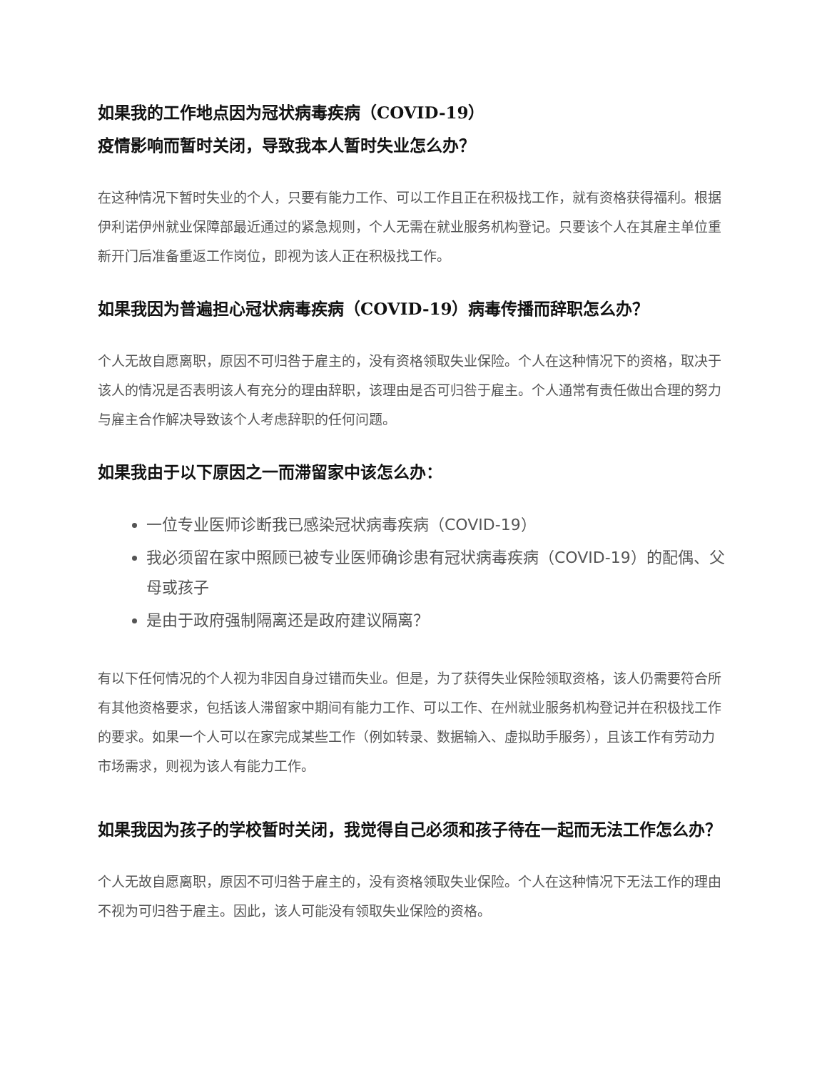如果我的工作地点因为冠状病毒疾病（COVID-19）疫情影响而暂时关闭，导致我本人暂时失业怎么办？
在这种情况下暂时失业的个人，只要有能力工作、可以工作且正在积极找工作，就有资格获得福利。根据伊利诺伊州就业保障部最近通过的紧急规则，个人无需在就业服务机构登记。只要该个人在其雇主单位重新开门后准备重返工作岗位，即视为该人正在积极找工作。
如果我因为普遍担心冠状病毒疾病（COVID-19）病毒传播而辞职怎么办？
个人无故自愿离职，原因不可归咎于雇主的，没有资格领取失业保险。个人在这种情况下的资格，取决于该人的情况是否表明该人有充分的理由辞职，该理由是否可归咎于雇主。个人通常有责任做出合理的努力与雇主合作解决导致该个人考虑辞职的任何问题。
如果我由于以下原因之一而滞留家中该怎么办：
一位专业医师诊断我已感染冠状病毒疾病（COVID-19）
我必须留在家中照顾已被专业医师确诊患有冠状病毒疾病（COVID-19）的配偶、父母或孩子
是由于政府强制隔离还是政府建议隔离？
有以下任何情况的个人视为非因自身过错而失业。但是，为了获得失业保险领取资格，该人仍需要符合所有其他资格要求，包括该人滞留家中期间有能力工作、可以工作、在州就业服务机构登记并在积极找工作的要求。如果一个人可以在家完成某些工作（例如转录、数据输入、虚拟助手服务），且该工作有劳动力市场需求，则视为该人有能力工作。
如果我因为孩子的学校暂时关闭，我觉得自己必须和孩子待在一起而无法工作怎么办？
个人无故自愿离职，原因不可归咎于雇主的，没有资格领取失业保险。个人在这种情况下无法工作的理由不视为可归咎于雇主。因此，该人可能没有领取失业保险的资格。